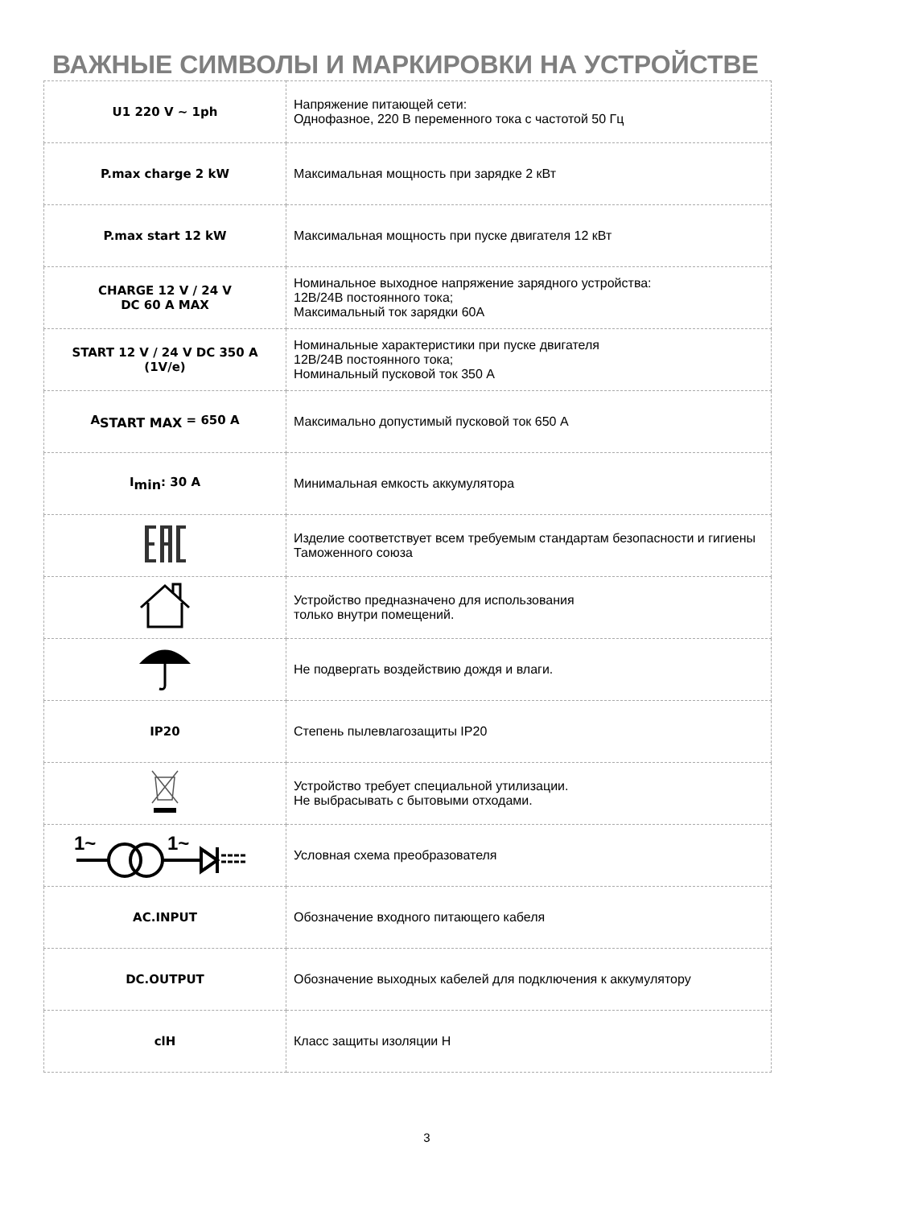ВАЖНЫЕ СИМВОЛЫ И МАРКИРОВКИ НА УСТРОЙСТВЕ
| U1 220 V ~ 1ph | Напряжение питающей сети: Однофазное, 220 В переменного тока с частотой 50 Гц |
| P.max charge 2 kW | Максимальная мощность при зарядке 2 кВт |
| P.max start 12 kW | Максимальная мощность при пуске двигателя 12 кВт |
| CHARGE 12 V / 24 V DC 60 A MAX | Номинальное выходное напряжение зарядного устройства: 12В/24В постоянного тока; Максимальный ток зарядки 60А |
| START 12 V / 24 V DC 350 A (1V/e) | Номинальные характеристики при пуске двигателя 12В/24В постоянного тока; Номинальный пусковой ток 350 А |
| A<sub>START MAX</sub> = 650 A | Максимально допустимый пусковой ток 650 А |
| I<sub>min</sub>: 30 A | Минимальная емкость аккумулятора |
| | Изделие соответствует всем требуемым стандартам безопасности и гигиены Таможенного союза |
| | Устройство предназначено для использования только внутри помещений. |
| | Не подвергать воздействию дождя и влаги. |
| IP20 | Степень пылевлагозащиты IP20 |
| | Устройство требует специальной утилизации. Не выбрасывать с бытовыми отходами. |
| 1~ 1~ | Условная схема преобразователя |
| AC.INPUT | Обозначение входного питающего кабеля |
| DC.OUTPUT | Обозначение выходных кабелей для подключения к аккумулятору |
| clH | Класс защиты изоляции Н |
3